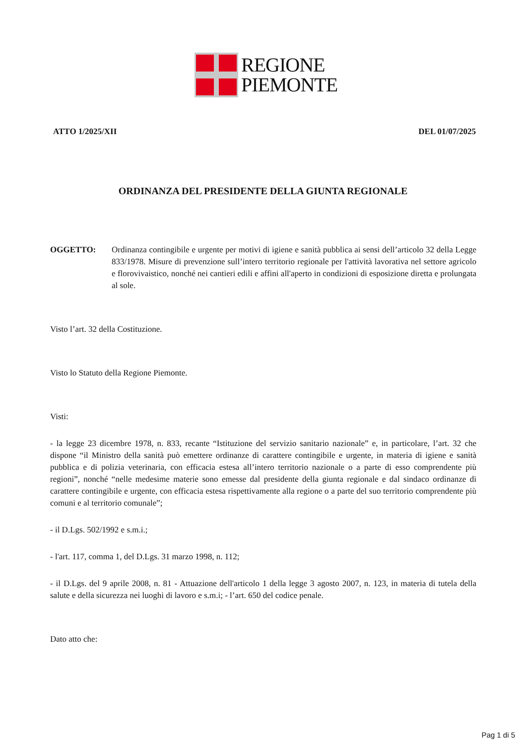REGIONE
PIEMONTE
ATTO 1/2025/XII DEL 01/07/2025
ORDINANZA DEL PRESIDENTE DELLA GIUNTA REGIONALE
OGGETTO: Ordinanza contingibile e urgente per motivi di igiene e sanità pubblica ai sensi dell’articolo 32 della Legge 833/1978. Misure di prevenzione sull’intero territorio regionale per l'attività lavorativa nel settore agricolo e florovivaistico, nonché nei cantieri edili e affini all'aperto in condizioni di esposizione diretta e prolungata al sole.
Visto l’art. 32 della Costituzione.
Visto lo Statuto della Regione Piemonte.
Visti:
- la legge 23 dicembre 1978, n. 833, recante “Istituzione del servizio sanitario nazionale” e, in particolare, l’art. 32 che dispone “il Ministro della sanità può emettere ordinanze di carattere contingibile e urgente, in materia di igiene e sanità pubblica e di polizia veterinaria, con efficacia estesa all’intero territorio nazionale o a parte di esso comprendente più regioni”, nonché “nelle medesime materie sono emesse dal presidente della giunta regionale e dal sindaco ordinanze di carattere contingibile e urgente, con efficacia estesa rispettivamente alla regione o a parte del suo territorio comprendente più comuni e al territorio comunale”;
- il D.Lgs. 502/1992 e s.m.i.;
- l'art. 117, comma 1, del D.Lgs. 31 marzo 1998, n. 112;
- il D.Lgs. del 9 aprile 2008, n. 81 - Attuazione dell'articolo 1 della legge 3 agosto 2007, n. 123, in materia di tutela della salute e della sicurezza nei luoghi di lavoro e s.m.i; - l’art. 650 del codice penale.
Dato atto che:
Pag 1 di 5